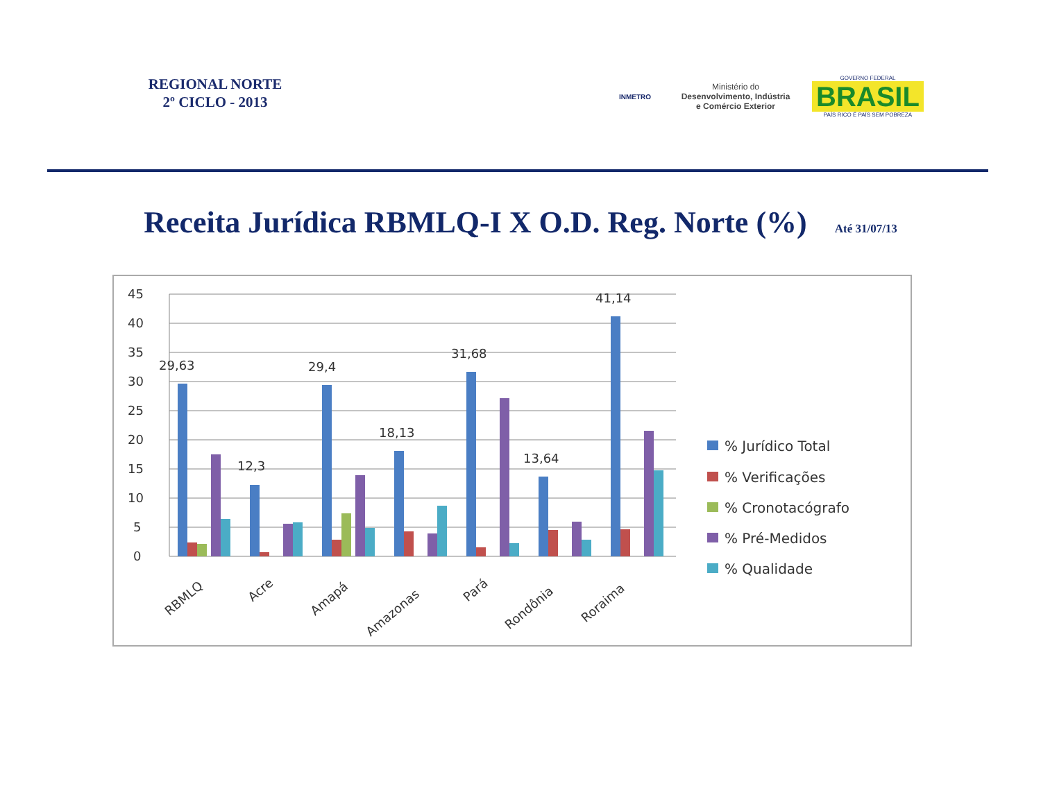REGIONAL NORTE
2º CICLO - 2013
INMETRO
Ministério do
Desenvolvimento, Indústria
e Comércio Exterior
GOVERNO FEDERAL
BRASIL
PAÍS RICO É PAÍS SEM POBREZA
Receita Jurídica RBMLQ-I X O.D. Reg. Norte (%)
Até 31/07/13
45
40
35
30
25
20
15
10
5
0
29,63
12,3
29,4
18,13
31,68
13,64
41,14
RBMLQ
Acre
Amapá
Amazonas
Pará
Rondônia
Roraima
% Jurídico Total
% Verificações
% Cronotacógrafo
% Pré-Medidos
% Qualidade